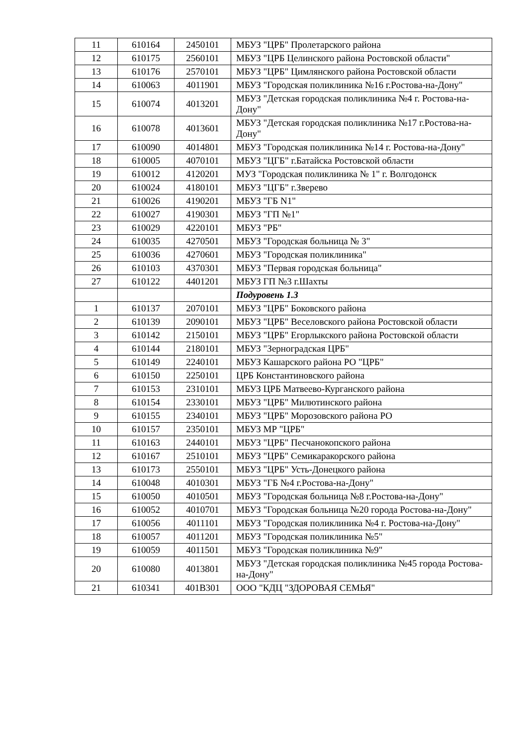| 11 | 610164 | 2450101 | МБУЗ "ЦРБ" Пролетарского района |
| 12 | 610175 | 2560101 | МБУЗ "ЦРБ Целинского района Ростовской области" |
| 13 | 610176 | 2570101 | МБУЗ "ЦРБ" Цимлянского района Ростовской области |
| 14 | 610063 | 4011901 | МБУЗ "Городская поликлиника №16 г.Ростова-на-Дону" |
| 15 | 610074 | 4013201 | МБУЗ "Детская городская поликлиника №4 г. Ростова-на-Дону" |
| 16 | 610078 | 4013601 | МБУЗ "Детская городская поликлиника №17 г.Ростова-на-Дону" |
| 17 | 610090 | 4014801 | МБУЗ "Городская поликлиника №14 г. Ростова-на-Дону" |
| 18 | 610005 | 4070101 | МБУЗ "ЦГБ" г.Батайска Ростовской области |
| 19 | 610012 | 4120201 | МУЗ "Городская поликлиника № 1" г. Волгодонск |
| 20 | 610024 | 4180101 | МБУЗ "ЦГБ" г.Зверево |
| 21 | 610026 | 4190201 | МБУЗ "ГБ N1" |
| 22 | 610027 | 4190301 | МБУЗ "ГП №1" |
| 23 | 610029 | 4220101 | МБУЗ "РБ" |
| 24 | 610035 | 4270501 | МБУЗ "Городская больница № 3" |
| 25 | 610036 | 4270601 | МБУЗ "Городская поликлиника" |
| 26 | 610103 | 4370301 | МБУЗ "Первая городская больница" |
| 27 | 610122 | 4401201 | МБУЗ ГП №3 г.Шахты |
| | | | Подуровень 1.3 |
| 1 | 610137 | 2070101 | МБУЗ "ЦРБ" Боковского района |
| 2 | 610139 | 2090101 | МБУЗ "ЦРБ" Веселовского района Ростовской области |
| 3 | 610142 | 2150101 | МБУЗ "ЦРБ" Егорлыкского района Ростовской области |
| 4 | 610144 | 2180101 | МБУЗ "Зерноградская ЦРБ" |
| 5 | 610149 | 2240101 | МБУЗ Кашарского района РО "ЦРБ" |
| 6 | 610150 | 2250101 | ЦРБ Константиновского района |
| 7 | 610153 | 2310101 | МБУЗ ЦРБ Матвеево-Курганского района |
| 8 | 610154 | 2330101 | МБУЗ "ЦРБ" Милютинского района |
| 9 | 610155 | 2340101 | МБУЗ "ЦРБ" Морозовского района РО |
| 10 | 610157 | 2350101 | МБУЗ МР "ЦРБ" |
| 11 | 610163 | 2440101 | МБУЗ "ЦРБ" Песчанокопского района |
| 12 | 610167 | 2510101 | МБУЗ "ЦРБ" Семикаракорского района |
| 13 | 610173 | 2550101 | МБУЗ "ЦРБ" Усть-Донецкого района |
| 14 | 610048 | 4010301 | МБУЗ "ГБ №4 г.Ростова-на-Дону" |
| 15 | 610050 | 4010501 | МБУЗ "Городская больница №8 г.Ростова-на-Дону" |
| 16 | 610052 | 4010701 | МБУЗ "Городская больница №20 города Ростова-на-Дону" |
| 17 | 610056 | 4011101 | МБУЗ "Городская поликлиника №4 г. Ростова-на-Дону" |
| 18 | 610057 | 4011201 | МБУЗ "Городская поликлиника №5" |
| 19 | 610059 | 4011501 | МБУЗ "Городская поликлиника №9" |
| 20 | 610080 | 4013801 | МБУЗ "Детская городская поликлиника №45 города Ростова-на-Дону" |
| 21 | 610341 | 401B301 | ООО "КДЦ "ЗДОРОВАЯ СЕМЬЯ" |